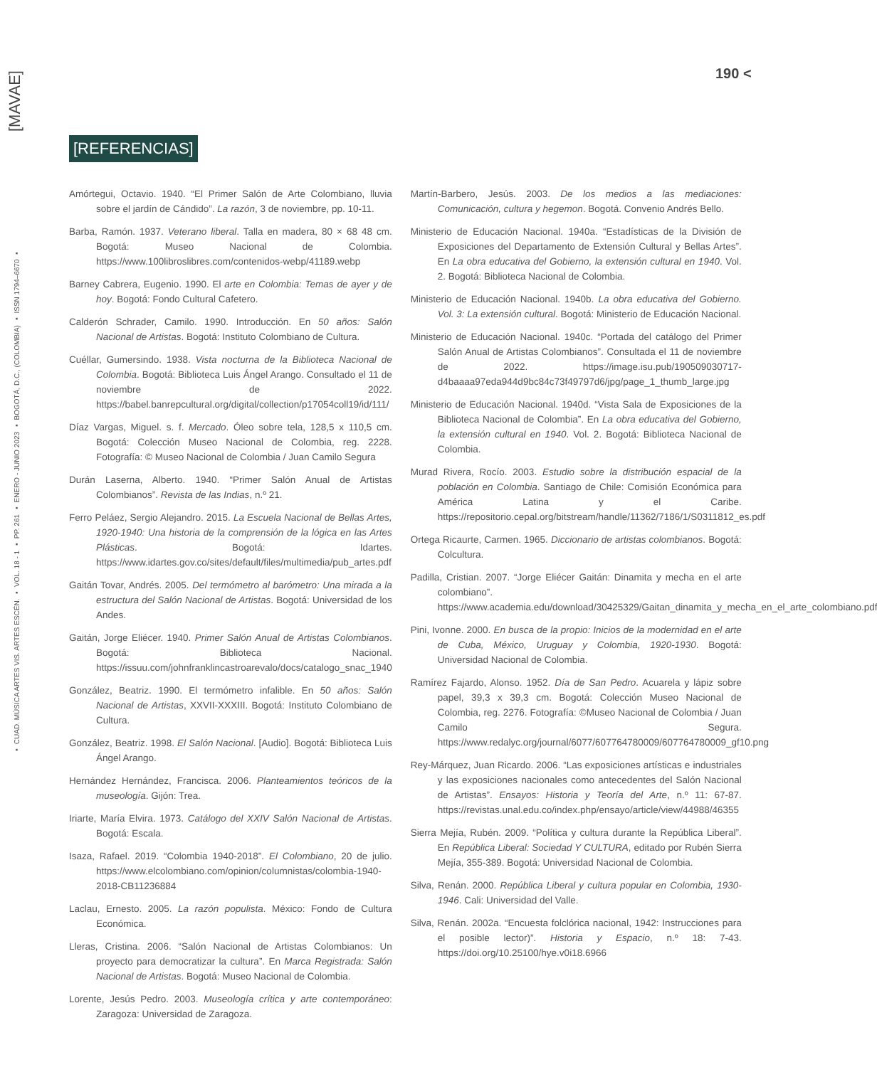[MAVAE]
▪ CUAD. MÚSICA ARTES VIS. ARTES ESCÉN. ▪ VOL. 18 - 1 ▪ PP. 261 ▪ ENERO - JUNIO 2023 ▪ BOGOTÁ, D.C., (COLOMBIA) ▪ ISSN 1794–6670 ▪
190 <
[REFERENCIAS]
Amórtegui, Octavio. 1940. “El Primer Salón de Arte Colombiano, lluvia sobre el jardín de Cándido”. La razón, 3 de noviembre, pp. 10-11.
Barba, Ramón. 1937. Veterano liberal. Talla en madera, 80 × 68 48 cm. Bogotá: Museo Nacional de Colombia. https://www.100libroslibres.com/contenidos-webp/41189.webp
Barney Cabrera, Eugenio. 1990. El arte en Colombia: Temas de ayer y de hoy. Bogotá: Fondo Cultural Cafetero.
Calderón Schrader, Camilo. 1990. Introducción. En 50 años: Salón Nacional de Artistas. Bogotá: Instituto Colombiano de Cultura.
Cuéllar, Gumersindo. 1938. Vista nocturna de la Biblioteca Nacional de Colombia. Bogotá: Biblioteca Luis Ángel Arango. Consultado el 11 de noviembre de 2022. https://babel.banrepcultural.org/digital/collection/p17054coll19/id/111/
Díaz Vargas, Miguel. s. f. Mercado. Óleo sobre tela, 128,5 x 110,5 cm. Bogotá: Colección Museo Nacional de Colombia, reg. 2228. Fotografía: © Museo Nacional de Colombia / Juan Camilo Segura
Durán Laserna, Alberto. 1940. “Primer Salón Anual de Artistas Colombianos”. Revista de las Indias, n.º 21.
Ferro Peláez, Sergio Alejandro. 2015. La Escuela Nacional de Bellas Artes, 1920-1940: Una historia de la comprensión de la lógica en las Artes Plásticas. Bogotá: Idartes. https://www.idartes.gov.co/sites/default/files/multimedia/pub_artes.pdf
Gaitán Tovar, Andrés. 2005. Del termómetro al barómetro: Una mirada a la estructura del Salón Nacional de Artistas. Bogotá: Universidad de los Andes.
Gaitán, Jorge Eliécer. 1940. Primer Salón Anual de Artistas Colombianos. Bogotá: Biblioteca Nacional. https://issuu.com/johnfranklincastroarevalo/docs/catalogo_snac_1940
González, Beatriz. 1990. El termómetro infalible. En 50 años: Salón Nacional de Artistas, XXVII-XXXIII. Bogotá: Instituto Colombiano de Cultura.
González, Beatriz. 1998. El Salón Nacional. [Audio]. Bogotá: Biblioteca Luis Ángel Arango.
Hernández Hernández, Francisca. 2006. Planteamientos teóricos de la museología. Gijón: Trea.
Iriarte, María Elvira. 1973. Catálogo del XXIV Salón Nacional de Artistas. Bogotá: Escala.
Isaza, Rafael. 2019. “Colombia 1940-2018”. El Colombiano, 20 de julio. https://www.elcolombiano.com/opinion/columnistas/colombia-1940-2018-CB11236884
Laclau, Ernesto. 2005. La razón populista. México: Fondo de Cultura Económica.
Lleras, Cristina. 2006. “Salón Nacional de Artistas Colombianos: Un proyecto para democratizar la cultura”. En Marca Registrada: Salón Nacional de Artistas. Bogotá: Museo Nacional de Colombia.
Lorente, Jesús Pedro. 2003. Museología crítica y arte contemporáneo: Zaragoza: Universidad de Zaragoza.
Martín-Barbero, Jesús. 2003. De los medios a las mediaciones: Comunicación, cultura y hegemon. Bogotá. Convenio Andrés Bello.
Ministerio de Educación Nacional. 1940a. “Estadísticas de la División de Exposiciones del Departamento de Extensión Cultural y Bellas Artes”. En La obra educativa del Gobierno, la extensión cultural en 1940. Vol. 2. Bogotá: Biblioteca Nacional de Colombia.
Ministerio de Educación Nacional. 1940b. La obra educativa del Gobierno. Vol. 3: La extensión cultural. Bogotá: Ministerio de Educación Nacional.
Ministerio de Educación Nacional. 1940c. “Portada del catálogo del Primer Salón Anual de Artistas Colombianos”. Consultada el 11 de noviembre de 2022. https://image.isu.pub/190509030717-d4baaaa97eda944d9bc84c73f49797d6/jpg/page_1_thumb_large.jpg
Ministerio de Educación Nacional. 1940d. “Vista Sala de Exposiciones de la Biblioteca Nacional de Colombia”. En La obra educativa del Gobierno, la extensión cultural en 1940. Vol. 2. Bogotá: Biblioteca Nacional de Colombia.
Murad Rivera, Rocío. 2003. Estudio sobre la distribución espacial de la población en Colombia. Santiago de Chile: Comisión Económica para América Latina y el Caribe. https://repositorio.cepal.org/bitstream/handle/11362/7186/1/S0311812_es.pdf
Ortega Ricaurte, Carmen. 1965. Diccionario de artistas colombianos. Bogotá: Colcultura.
Padilla, Cristian. 2007. “Jorge Eliécer Gaitán: Dinamita y mecha en el arte colombiano”. https://www.academia.edu/download/30425329/Gaitan_dinamita_y_mecha_en_el_arte_colombiano.pdf
Pini, Ivonne. 2000. En busca de la propio: Inicios de la modernidad en el arte de Cuba, México, Uruguay y Colombia, 1920-1930. Bogotá: Universidad Nacional de Colombia.
Ramírez Fajardo, Alonso. 1952. Día de San Pedro. Acuarela y lápiz sobre papel, 39,3 x 39,3 cm. Bogotá: Colección Museo Nacional de Colombia, reg. 2276. Fotografía: ©Museo Nacional de Colombia / Juan Camilo Segura. https://www.redalyc.org/journal/6077/607764780009/607764780009_gf10.png
Rey-Márquez, Juan Ricardo. 2006. “Las exposiciones artísticas e industriales y las exposiciones nacionales como antecedentes del Salón Nacional de Artistas”. Ensayos: Historia y Teoría del Arte, n.º 11: 67-87. https://revistas.unal.edu.co/index.php/ensayo/article/view/44988/46355
Sierra Mejía, Rubén. 2009. “Política y cultura durante la República Liberal”. En República Liberal: Sociedad Y CULTURA, editado por Rubén Sierra Mejía, 355-389. Bogotá: Universidad Nacional de Colombia.
Silva, Renán. 2000. República Liberal y cultura popular en Colombia, 1930-1946. Cali: Universidad del Valle.
Silva, Renán. 2002a. “Encuesta folclórica nacional, 1942: Instrucciones para el posible lector)”. Historia y Espacio, n.º 18: 7-43. https://doi.org/10.25100/hye.v0i18.6966